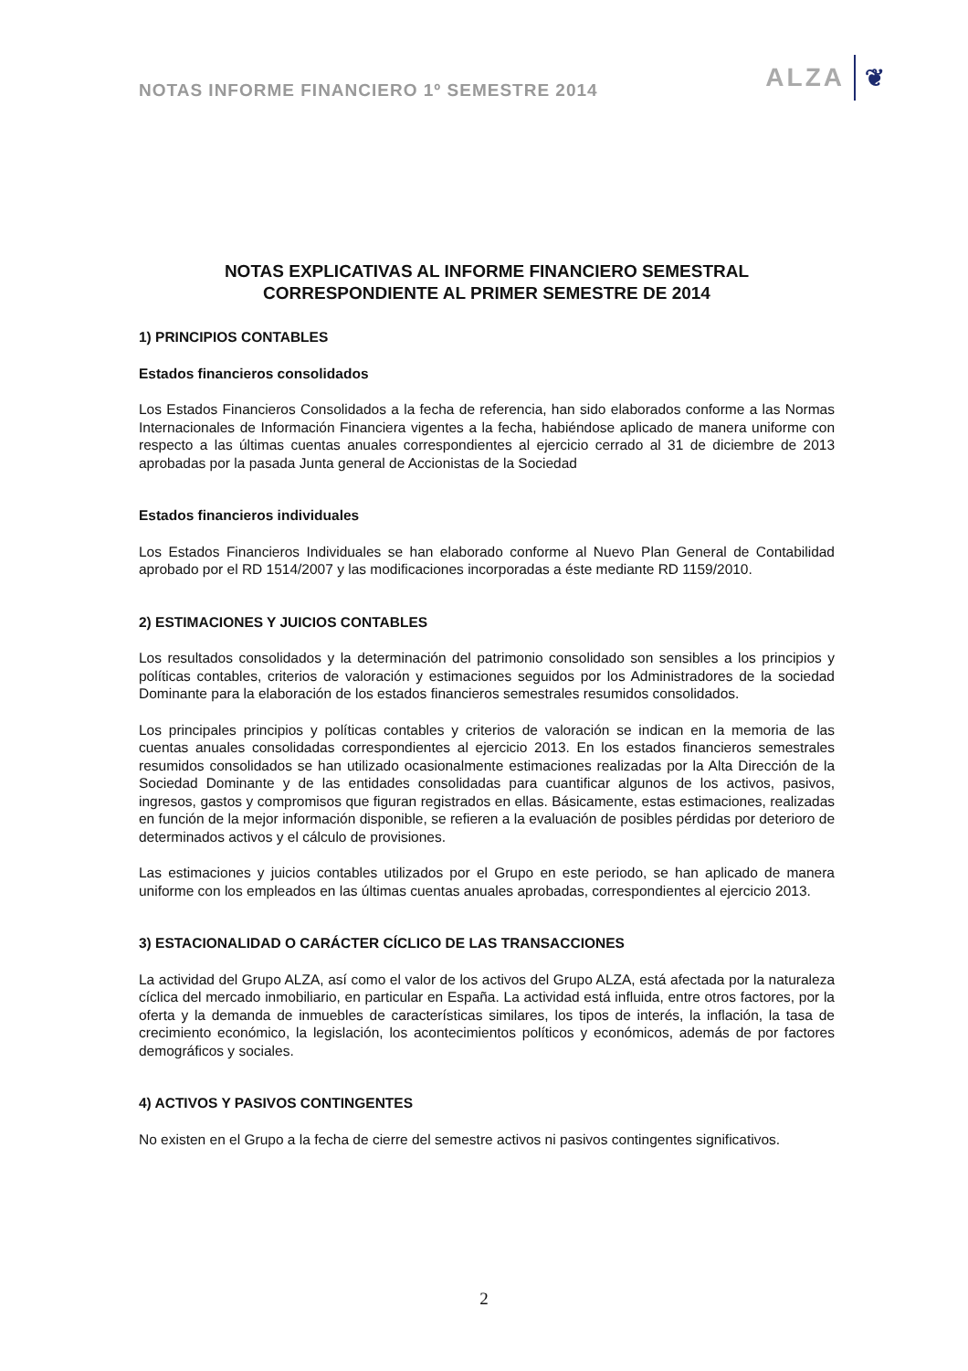NOTAS INFORME FINANCIERO 1º SEMESTRE 2014
ALZA ❦
NOTAS EXPLICATIVAS AL INFORME FINANCIERO SEMESTRAL
CORRESPONDIENTE AL PRIMER SEMESTRE DE 2014
1) PRINCIPIOS CONTABLES
Estados financieros consolidados
Los Estados Financieros Consolidados a la fecha de referencia, han sido elaborados conforme a las Normas Internacionales de Información Financiera vigentes a la fecha, habiéndose aplicado de manera uniforme con respecto a las últimas cuentas anuales correspondientes al ejercicio cerrado al 31 de diciembre de 2013 aprobadas por la pasada Junta general de Accionistas de la Sociedad
Estados financieros individuales
Los Estados Financieros Individuales se han elaborado conforme al Nuevo Plan General de Contabilidad aprobado por el RD 1514/2007 y las modificaciones incorporadas a éste mediante RD 1159/2010.
2) ESTIMACIONES Y JUICIOS CONTABLES
Los resultados consolidados y la determinación del patrimonio consolidado son sensibles a los principios y políticas contables, criterios de valoración y estimaciones seguidos por los Administradores de la sociedad Dominante para la elaboración de los estados financieros semestrales resumidos consolidados.
Los principales principios y políticas contables y criterios de valoración se indican en la memoria de las cuentas anuales consolidadas correspondientes al ejercicio 2013. En los estados financieros semestrales resumidos consolidados se han utilizado ocasionalmente estimaciones realizadas por la Alta Dirección de la Sociedad Dominante y de las entidades consolidadas para cuantificar algunos de los activos, pasivos, ingresos, gastos y compromisos que figuran registrados en ellas. Básicamente, estas estimaciones, realizadas en función de la mejor información disponible, se refieren a la evaluación de posibles pérdidas por deterioro de determinados activos y el cálculo de provisiones.
Las estimaciones y juicios contables utilizados por el Grupo en este periodo, se han aplicado de manera uniforme con los empleados en las últimas cuentas anuales aprobadas, correspondientes al ejercicio 2013.
3) ESTACIONALIDAD O CARÁCTER CÍCLICO DE LAS TRANSACCIONES
La actividad del Grupo ALZA, así como el valor de los activos del Grupo ALZA, está afectada por la naturaleza cíclica del mercado inmobiliario, en particular en España. La actividad está influida, entre otros factores, por la oferta y la demanda de inmuebles de características similares, los tipos de interés, la inflación, la tasa de crecimiento económico, la legislación, los acontecimientos políticos y económicos, además de por factores demográficos y sociales.
4) ACTIVOS Y PASIVOS CONTINGENTES
No existen en el Grupo a la fecha de cierre del semestre activos ni pasivos contingentes significativos.
2